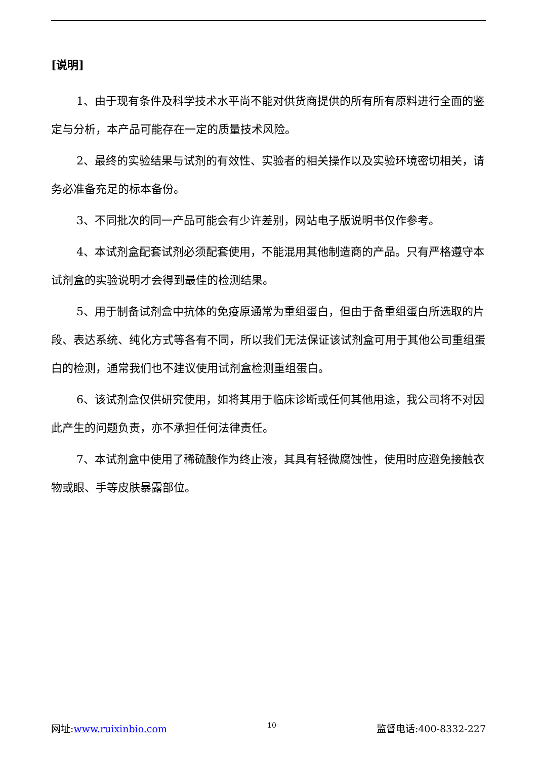[说明]
1、由于现有条件及科学技术水平尚不能对供货商提供的所有所有原料进行全面的鉴定与分析，本产品可能存在一定的质量技术风险。
2、最终的实验结果与试剂的有效性、实验者的相关操作以及实验环境密切相关，请务必准备充足的标本备份。
3、不同批次的同一产品可能会有少许差别，网站电子版说明书仅作参考。
4、本试剂盒配套试剂必须配套使用，不能混用其他制造商的产品。只有严格遵守本试剂盒的实验说明才会得到最佳的检测结果。
5、用于制备试剂盒中抗体的免疫原通常为重组蛋白，但由于备重组蛋白所选取的片段、表达系统、纯化方式等各有不同，所以我们无法保证该试剂盒可用于其他公司重组蛋白的检测，通常我们也不建议使用试剂盒检测重组蛋白。
6、该试剂盒仅供研究使用，如将其用于临床诊断或任何其他用途，我公司将不对因此产生的问题负责，亦不承担任何法律责任。
7、本试剂盒中使用了稀硫酸作为终止液，其具有轻微腐蚀性，使用时应避免接触衣物或眼、手等皮肤暴露部位。
网址:www.ruixinbio.com 10 监督电话:400-8332-227